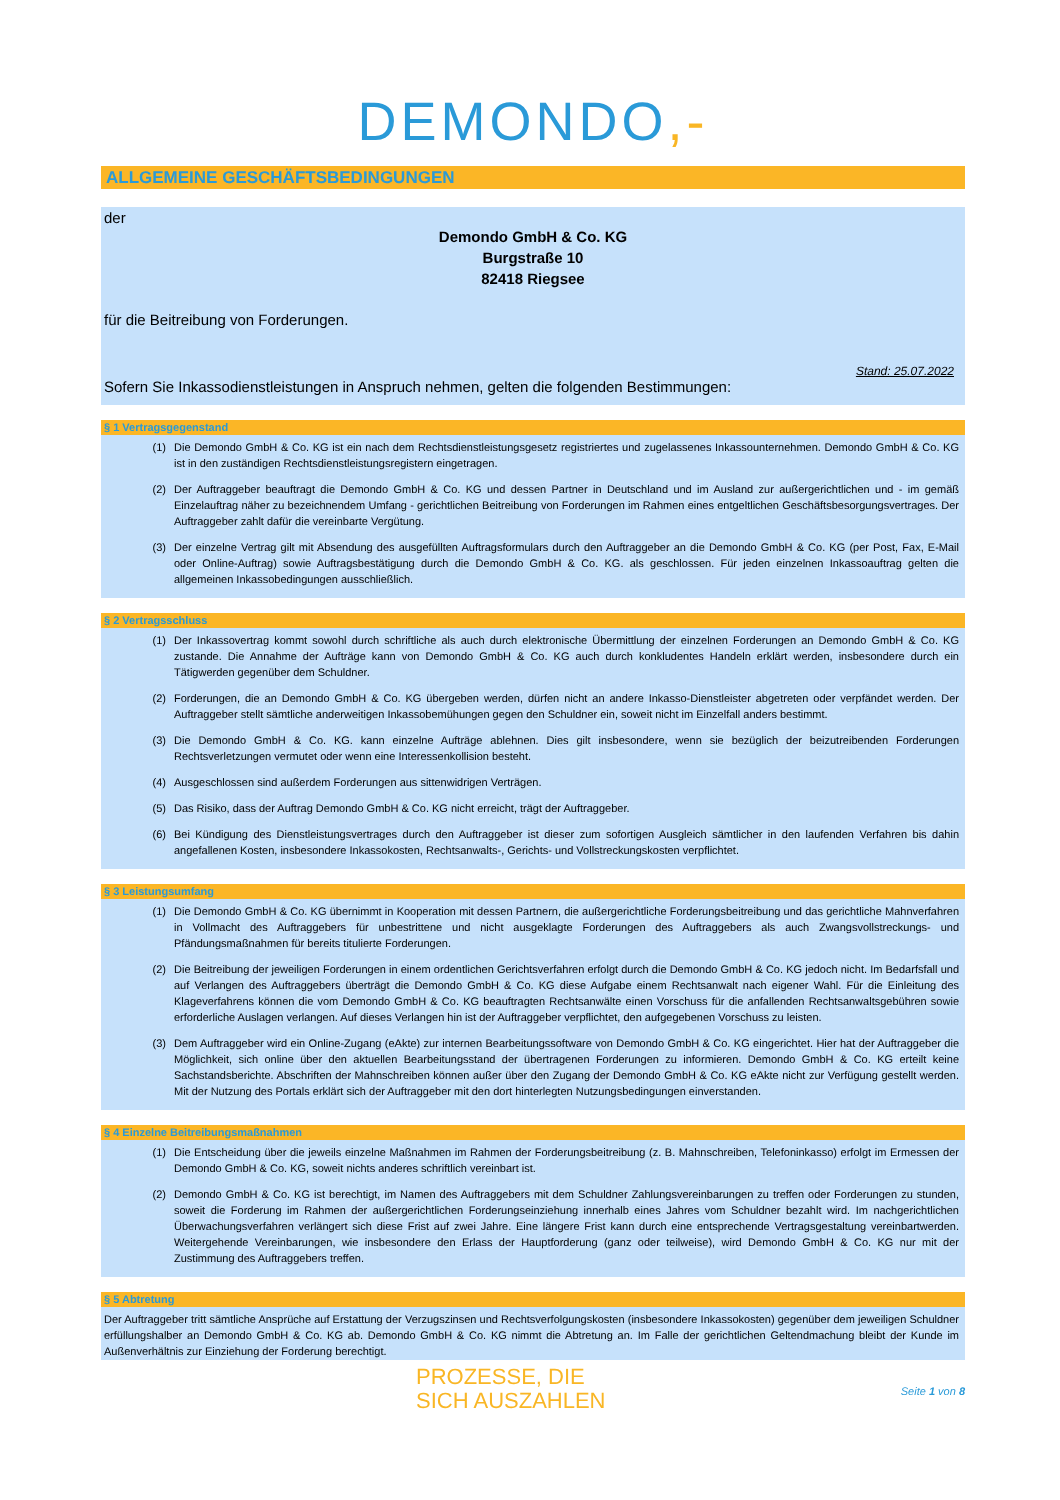DEMONDO,-
ALLGEMEINE GESCHÄFTSBEDINGUNGEN
der
Demondo GmbH & Co. KG
Burgstraße 10
82418 Riegsee
für die Beitreibung von Forderungen.
Stand: 25.07.2022
Sofern Sie Inkassodienstleistungen in Anspruch nehmen, gelten die folgenden Bestimmungen:
§ 1 Vertragsgegenstand
(1) Die Demondo GmbH & Co. KG ist ein nach dem Rechtsdienstleistungsgesetz registriertes und zugelassenes Inkassounternehmen. Demondo GmbH & Co. KG ist in den zuständigen Rechtsdienstleistungsregistern eingetragen.
(2) Der Auftraggeber beauftragt die Demondo GmbH & Co. KG und dessen Partner in Deutschland und im Ausland zur außergerichtlichen und - im gemäß Einzelauftrag näher zu bezeichnendem Umfang - gerichtlichen Beitreibung von Forderungen im Rahmen eines entgeltlichen Geschäftsbesorgungsvertrages. Der Auftraggeber zahlt dafür die vereinbarte Vergütung.
(3) Der einzelne Vertrag gilt mit Absendung des ausgefüllten Auftragsformulars durch den Auftraggeber an die Demondo GmbH & Co. KG (per Post, Fax, E-Mail oder Online-Auftrag) sowie Auftragsbestätigung durch die Demondo GmbH & Co. KG. als geschlossen. Für jeden einzelnen Inkassoauftrag gelten die allgemeinen Inkassobedingungen ausschließlich.
§ 2 Vertragsschluss
(1) Der Inkassovertrag kommt sowohl durch schriftliche als auch durch elektronische Übermittlung der einzelnen Forderungen an Demondo GmbH & Co. KG zustande. Die Annahme der Aufträge kann von Demondo GmbH & Co. KG auch durch konkludentes Handeln erklärt werden, insbesondere durch ein Tätigwerden gegenüber dem Schuldner.
(2) Forderungen, die an Demondo GmbH & Co. KG übergeben werden, dürfen nicht an andere Inkasso-Dienstleister abgetreten oder verpfändet werden. Der Auftraggeber stellt sämtliche anderweitigen Inkassobemühungen gegen den Schuldner ein, soweit nicht im Einzelfall anders bestimmt.
(3) Die Demondo GmbH & Co. KG. kann einzelne Aufträge ablehnen. Dies gilt insbesondere, wenn sie bezüglich der beizutreibenden Forderungen Rechtsverletzungen vermutet oder wenn eine Interessenkollision besteht.
(4) Ausgeschlossen sind außerdem Forderungen aus sittenwidrigen Verträgen.
(5) Das Risiko, dass der Auftrag Demondo GmbH & Co. KG nicht erreicht, trägt der Auftraggeber.
(6) Bei Kündigung des Dienstleistungsvertrages durch den Auftraggeber ist dieser zum sofortigen Ausgleich sämtlicher in den laufenden Verfahren bis dahin angefallenen Kosten, insbesondere Inkassokosten, Rechtsanwalts-, Gerichts- und Vollstreckungskosten verpflichtet.
§ 3 Leistungsumfang
(1) Die Demondo GmbH & Co. KG übernimmt in Kooperation mit dessen Partnern, die außergerichtliche Forderungsbeitreibung und das gerichtliche Mahnverfahren in Vollmacht des Auftraggebers für unbestrittene und nicht ausgeklagte Forderungen des Auftraggebers als auch Zwangsvollstreckungs- und Pfändungsmaßnahmen für bereits titulierte Forderungen.
(2) Die Beitreibung der jeweiligen Forderungen in einem ordentlichen Gerichtsverfahren erfolgt durch die Demondo GmbH & Co. KG jedoch nicht. Im Bedarfsfall und auf Verlangen des Auftraggebers überträgt die Demondo GmbH & Co. KG diese Aufgabe einem Rechtsanwalt nach eigener Wahl. Für die Einleitung des Klageverfahrens können die vom Demondo GmbH & Co. KG beauftragten Rechtsanwälte einen Vorschuss für die anfallenden Rechtsanwaltsgebühren sowie erforderliche Auslagen verlangen. Auf dieses Verlangen hin ist der Auftraggeber verpflichtet, den aufgegebenen Vorschuss zu leisten.
(3) Dem Auftraggeber wird ein Online-Zugang (eAkte) zur internen Bearbeitungssoftware von Demondo GmbH & Co. KG eingerichtet. Hier hat der Auftraggeber die Möglichkeit, sich online über den aktuellen Bearbeitungsstand der übertragenen Forderungen zu informieren. Demondo GmbH & Co. KG erteilt keine Sachstandsberichte. Abschriften der Mahnschreiben können außer über den Zugang der Demondo GmbH & Co. KG eAkte nicht zur Verfügung gestellt werden. Mit der Nutzung des Portals erklärt sich der Auftraggeber mit den dort hinterlegten Nutzungsbedingungen einverstanden.
§ 4 Einzelne Beitreibungsmaßnahmen
(1) Die Entscheidung über die jeweils einzelne Maßnahmen im Rahmen der Forderungsbeitreibung (z. B. Mahnschreiben, Telefoninkasso) erfolgt im Ermessen der Demondo GmbH & Co. KG, soweit nichts anderes schriftlich vereinbart ist.
(2) Demondo GmbH & Co. KG ist berechtigt, im Namen des Auftraggebers mit dem Schuldner Zahlungsvereinbarungen zu treffen oder Forderungen zu stunden, soweit die Forderung im Rahmen der außergerichtlichen Forderungseinziehung innerhalb eines Jahres vom Schuldner bezahlt wird. Im nachgerichtlichen Überwachungsverfahren verlängert sich diese Frist auf zwei Jahre. Eine längere Frist kann durch eine entsprechende Vertragsgestaltung vereinbartwerden. Weitergehende Vereinbarungen, wie insbesondere den Erlass der Hauptforderung (ganz oder teilweise), wird Demondo GmbH & Co. KG nur mit der Zustimmung des Auftraggebers treffen.
§ 5 Abtretung
Der Auftraggeber tritt sämtliche Ansprüche auf Erstattung der Verzugszinsen und Rechtsverfolgungskosten (insbesondere Inkassokosten) gegenüber dem jeweiligen Schuldner erfüllungshalber an Demondo GmbH & Co. KG ab. Demondo GmbH & Co. KG nimmt die Abtretung an. Im Falle der gerichtlichen Geltendmachung bleibt der Kunde im Außenverhältnis zur Einziehung der Forderung berechtigt.
PROZESSE, DIE
SICH AUSZAHLEN
Seite 1 von 8